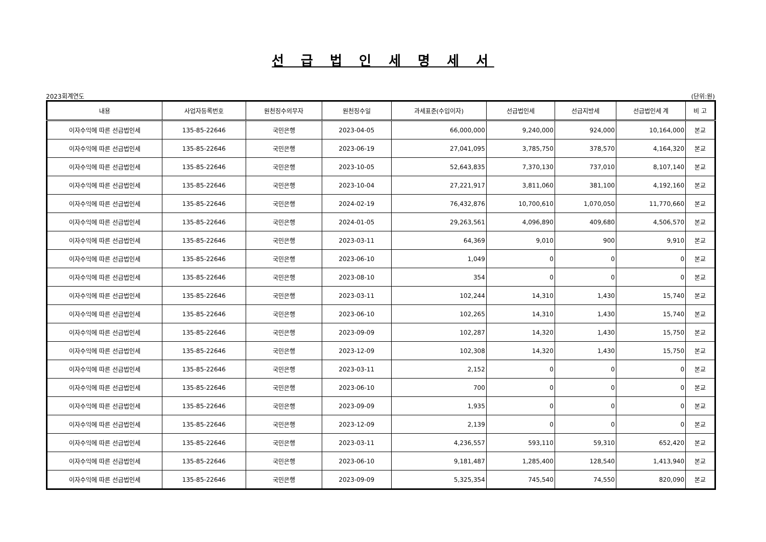선 급 법 인 세 명 세 서
2023회계연도 (단위:원)
| 내용 | 사업자등록번호 | 원천징수의무자 | 원천징수일 | 과세표준(수입이자) | 선급법인세 | 선급지방세 | 선급법인세 계 | 비 고 |
| --- | --- | --- | --- | --- | --- | --- | --- | --- |
| 이자수익에 따른 선급법인세 | 135-85-22646 | 국민은행 | 2023-04-05 | 66,000,000 | 9,240,000 | 924,000 | 10,164,000 | 본교 |
| 이자수익에 따른 선급법인세 | 135-85-22646 | 국민은행 | 2023-06-19 | 27,041,095 | 3,785,750 | 378,570 | 4,164,320 | 본교 |
| 이자수익에 따른 선급법인세 | 135-85-22646 | 국민은행 | 2023-10-05 | 52,643,835 | 7,370,130 | 737,010 | 8,107,140 | 본교 |
| 이자수익에 따른 선급법인세 | 135-85-22646 | 국민은행 | 2023-10-04 | 27,221,917 | 3,811,060 | 381,100 | 4,192,160 | 본교 |
| 이자수익에 따른 선급법인세 | 135-85-22646 | 국민은행 | 2024-02-19 | 76,432,876 | 10,700,610 | 1,070,050 | 11,770,660 | 본교 |
| 이자수익에 따른 선급법인세 | 135-85-22646 | 국민은행 | 2024-01-05 | 29,263,561 | 4,096,890 | 409,680 | 4,506,570 | 본교 |
| 이자수익에 따른 선급법인세 | 135-85-22646 | 국민은행 | 2023-03-11 | 64,369 | 9,010 | 900 | 9,910 | 본교 |
| 이자수익에 따른 선급법인세 | 135-85-22646 | 국민은행 | 2023-06-10 | 1,049 | 0 | 0 | 0 | 본교 |
| 이자수익에 따른 선급법인세 | 135-85-22646 | 국민은행 | 2023-08-10 | 354 | 0 | 0 | 0 | 본교 |
| 이자수익에 따른 선급법인세 | 135-85-22646 | 국민은행 | 2023-03-11 | 102,244 | 14,310 | 1,430 | 15,740 | 본교 |
| 이자수익에 따른 선급법인세 | 135-85-22646 | 국민은행 | 2023-06-10 | 102,265 | 14,310 | 1,430 | 15,740 | 본교 |
| 이자수익에 따른 선급법인세 | 135-85-22646 | 국민은행 | 2023-09-09 | 102,287 | 14,320 | 1,430 | 15,750 | 본교 |
| 이자수익에 따른 선급법인세 | 135-85-22646 | 국민은행 | 2023-12-09 | 102,308 | 14,320 | 1,430 | 15,750 | 본교 |
| 이자수익에 따른 선급법인세 | 135-85-22646 | 국민은행 | 2023-03-11 | 2,152 | 0 | 0 | 0 | 본교 |
| 이자수익에 따른 선급법인세 | 135-85-22646 | 국민은행 | 2023-06-10 | 700 | 0 | 0 | 0 | 본교 |
| 이자수익에 따른 선급법인세 | 135-85-22646 | 국민은행 | 2023-09-09 | 1,935 | 0 | 0 | 0 | 본교 |
| 이자수익에 따른 선급법인세 | 135-85-22646 | 국민은행 | 2023-12-09 | 2,139 | 0 | 0 | 0 | 본교 |
| 이자수익에 따른 선급법인세 | 135-85-22646 | 국민은행 | 2023-03-11 | 4,236,557 | 593,110 | 59,310 | 652,420 | 본교 |
| 이자수익에 따른 선급법인세 | 135-85-22646 | 국민은행 | 2023-06-10 | 9,181,487 | 1,285,400 | 128,540 | 1,413,940 | 본교 |
| 이자수익에 따른 선급법인세 | 135-85-22646 | 국민은행 | 2023-09-09 | 5,325,354 | 745,540 | 74,550 | 820,090 | 본교 |